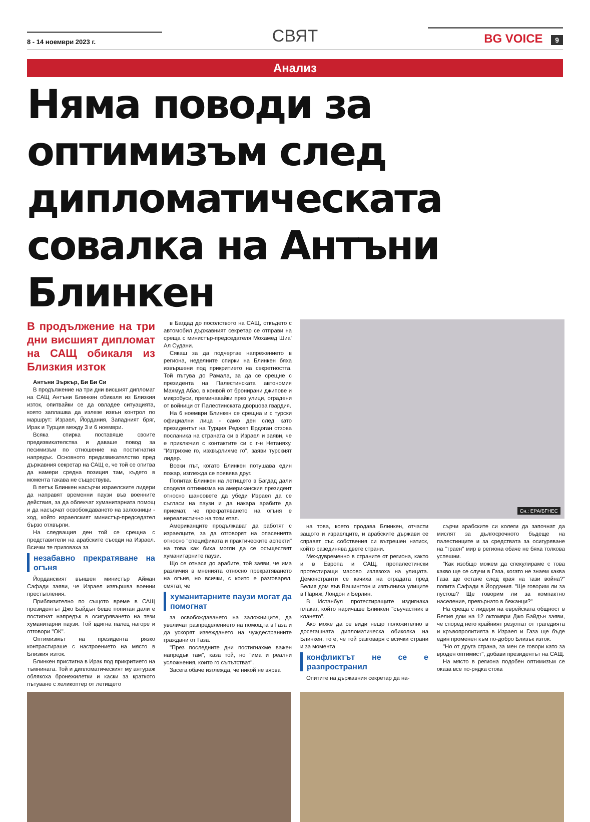8 - 14 ноември 2023 г.
СВЯТ
BG VOICE 9
Анализ
Няма поводи за оптимизъм след дипломатическата совалка на Антъни Блинкен
В продължение на три дни висшият дипломат на САЩ обикаля из Близкия изток
Антъни Зъркър, Би Би Си
В продължение на три дни висшият дипломат на САЩ Антъни Блинкен обикаля из Близкия изток, опитвайки се да овладее ситуацията, която заплашва да излезе извън контрол по маршрут: Израел, Йордания, Западният бряг, Ирак и Турция между 3 и 6 ноември.
Всяка спирка поставяше своите предизвикателства и даваше повод за песимизъм по отношение на постигнатия напредък. Основното предизвикателство пред държавния секретар на САЩ е, че той се опитва да намери средна позиция там, където в момента такава не съществува.
В петък Блинкен насърчи израелските лидери да направят временни паузи във военните действия, за да облекчат хуманитарната помощ и да насърчат освобождаването на заложници - ход, който израелският министър-председател бързо отхвърли.
На следващия ден той се срещна с представители на арабските съседи на Израел. Всички те призоваха за
незабавно прекратяване на огъня
Йорданският външен министър Айман Сафади заяви, че Израел извършва военни престъпления.
Приблизително по същото време в САЩ президентът Джо Байдън беше попитан дали е постигнат напредък в осигуряването на тези хуманитарни паузи. Той вдигна палец нагоре и отговори "ОК".
Оптимизмът на президента рязко контрастираше с настроението на място в Близкия изток.
Блинкен пристигна в Ирак под прикритието на тъмнината. Той и дипломатическият му антураж облякоха бронежилетки и каски за краткото пътуване с хеликоптер от летището
в Багдад до посолството на САЩ, откъдето с автомобил държавният секретар се отправи на среща с министър-председателя Мохамед Шиа' Ал Судани.
Сякаш за да подчертае напрежението в региона, неделните спирки на Блинкен бяха извършени под прикритието на секретността. Той пътува до Рамала, за да се срещне с президента на Палестинската автономия Махмуд Абас, в конвой от бронирани джипове и микробуси, преминавайки през улици, оградени от войници от Палестинската дворцова гвардия.
На 6 ноември Блинкен се срещна и с турски официални лица - само ден след като президентът на Турция Реджеп Ердоган отзова посланика на страната си в Израел и заяви, че е приключил с контактите си с г-н Нетаняху. "Изтрихме го, изхвърлихме го", заяви турският лидер.
Всеки път, когато Блинкен потушава един пожар, изглежда се появява друг.
Попитах Блинкен на летището в Багдад дали споделя оптимизма на американския президент относно шансовете да убеди Израел да се съгласи на паузи и да накара арабите да приемат, че прекратяването на огъня е нереалистично на този етап.
Американците продължават да работят с израелците, за да отговорят на опасенията относно "спецификата и практическите аспекти" на това как биха могли да се осъществят хуманитарните паузи.
Що се отнася до арабите, той заяви, че има различия в мненията относно прекратяването на огъня, но всички, с които е разговарял, смятат, че
хуманитарните паузи могат да помогнат
за освобождаването на заложниците, да увеличат разпределението на помощта в Газа и да ускорят извеждането на чуждестранните граждани от Газа.
"През последните дни постигнахме важен напредък там", каза той, но "има и реални усложнения, които го съпътстват".
Засега обаче изглежда, че никой не вярва
Сн.: ЕРА/БГНЕС
на това, което продава Блинкен, отчасти защото и израелците, и арабските държави се справят със собствения си вътрешен натиск, който разединява двете страни.
Междувременно в страните от региона, както и в Европа и САЩ, пропалестински протестиращи масово излязоха на улицата. Демонстранти се качиха на оградата пред Белия дом във Вашингтон и изпълниха улиците в Париж, Лондон и Берлин.
В Истанбул протестиращите издигнаха плакат, който наричаше Блинкен "съучастник в клането".
Ако може да се види нещо положително в досегашната дипломатическа обиколка на Блинкен, то е, че той разговаря с всички страни и за момента
конфликтът не се е разпространил
Опитите на държавния секретар да на-
сърчи арабските си колеги да започнат да мислят за дългосрочното бъдеще на палестинците и за средствата за осигуряване на "траен" мир в региона обаче не бяха толкова успешни.
"Как изобщо можем да спекулираме с това какво ще се случи в Газа, когато не знаем каква Газа ще остане след края на тази война?" попита Сафади в Йордания. "Ще говорим ли за пустош? Ще говорим ли за компактно население, превърнато в бежанци?"
На среща с лидери на еврейската общност в Белия дом на 12 октомври Джо Байдън заяви, че според него крайният резултат от трагедията и кръвопролитията в Израел и Газа ще бъде един променен към по-добро Близък изток.
"Но от друга страна, за мен се говори като за вроден оптимист", добави президентът на САЩ.
На място в региона подобен оптимизъм се оказа все по-рядка стока